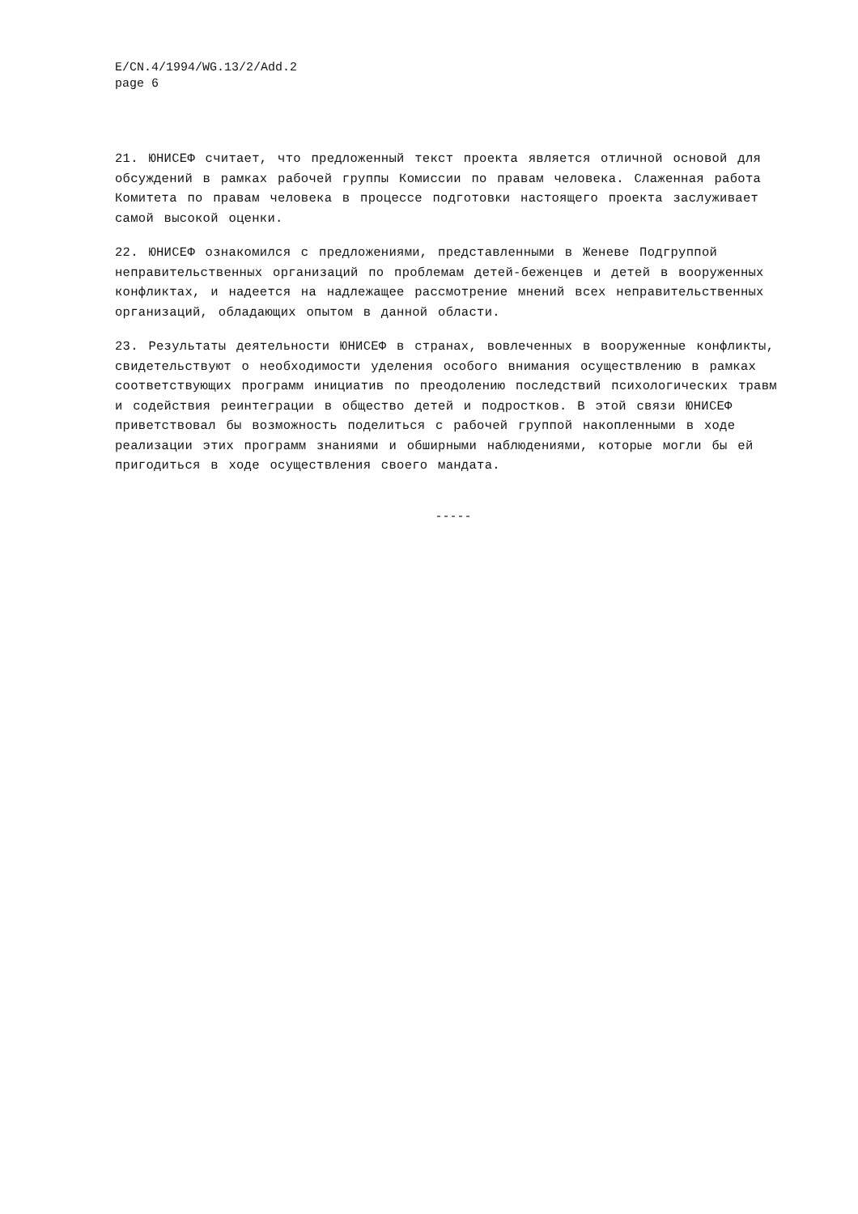E/CN.4/1994/WG.13/2/Add.2
page 6
21. ЮНИСЕФ считает, что предложенный текст проекта является отличной основой для обсуждений в рамках рабочей группы Комиссии по правам человека. Слаженная работа Комитета по правам человека в процессе подготовки настоящего проекта заслуживает самой высокой оценки.
22. ЮНИСЕФ ознакомился с предложениями, представленными в Женеве Подгруппой неправительственных организаций по проблемам детей-беженцев и детей в вооруженных конфликтах, и надеется на надлежащее рассмотрение мнений всех неправительственных организаций, обладающих опытом в данной области.
23. Результаты деятельности ЮНИСЕФ в странах, вовлеченных в вооруженные конфликты, свидетельствуют о необходимости уделения особого внимания осуществлению в рамках соответствующих программ инициатив по преодолению последствий психологических травм и содействия реинтеграции в общество детей и подростков. В этой связи ЮНИСЕФ приветствовал бы возможность поделиться с рабочей группой накопленными в ходе реализации этих программ знаниями и обширными наблюдениями, которые могли бы ей пригодиться в ходе осуществления своего мандата.
-----